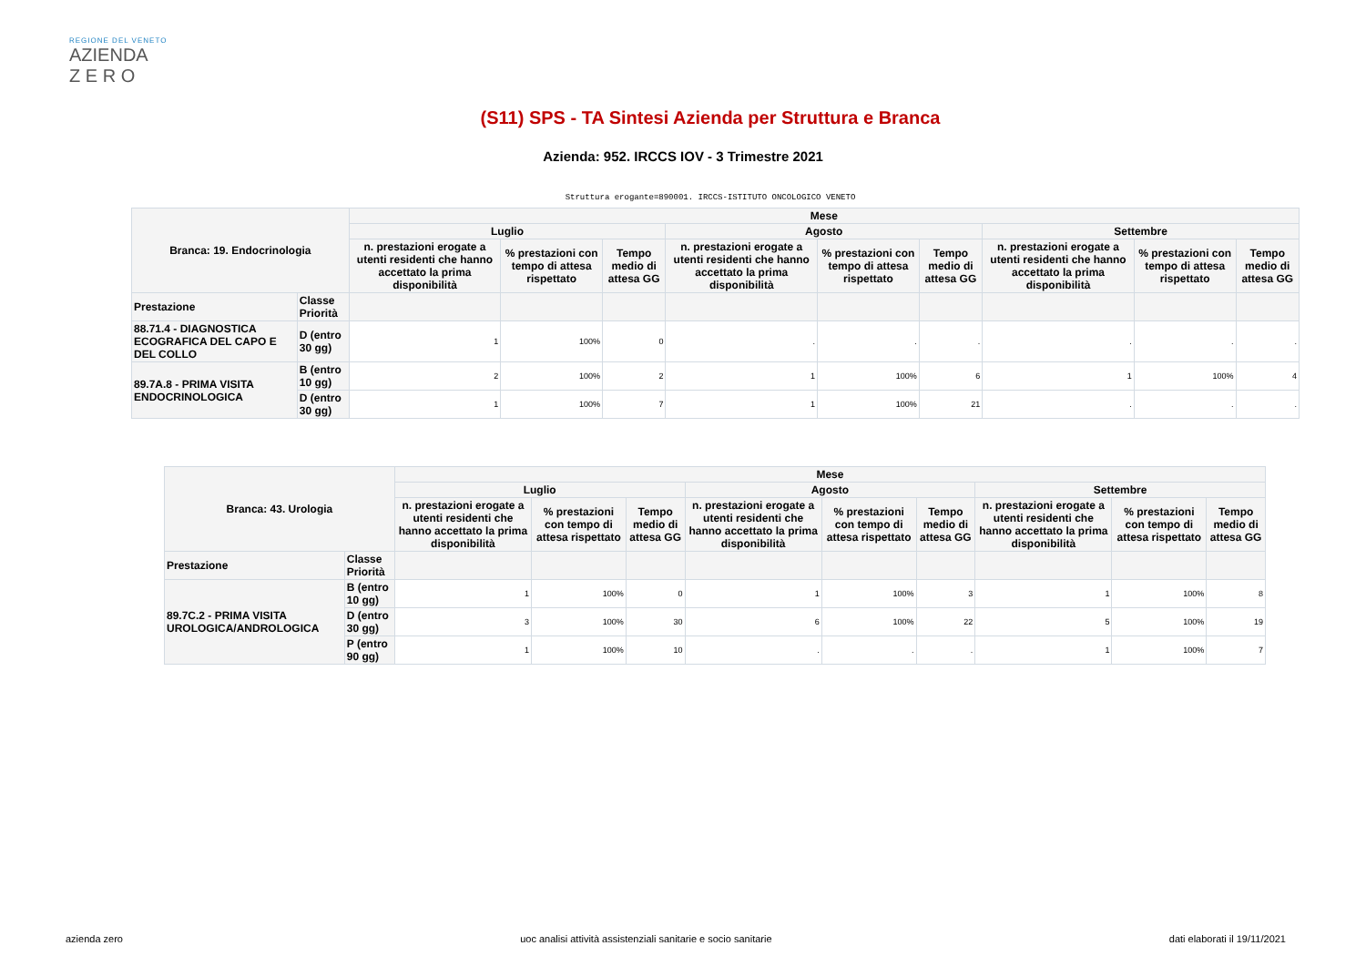REGIONE DEL VENETO
AZIENDA
Z E R O
(S11) SPS - TA Sintesi Azienda per Struttura e Branca
Azienda: 952. IRCCS IOV - 3 Trimestre 2021
Struttura erogante=890001. IRCCS-ISTITUTO ONCOLOGICO VENETO
| Branca: 19. Endocrinologia | | Mese | | | | | | | | |
| --- | --- | --- | --- | --- | --- | --- | --- | --- | --- | --- |
| | | Luglio | | | Agosto | | | Settembre | | |
| | | n. prestazioni erogate a utenti residenti che hanno accettato la prima disponibilità | % prestazioni con tempo di attesa rispettato | Tempo medio di attesa GG | n. prestazioni erogate a utenti residenti che hanno accettato la prima disponibilità | % prestazioni con tempo di attesa rispettato | Tempo medio di attesa GG | n. prestazioni erogate a utenti residenti che hanno accettato la prima disponibilità | % prestazioni con tempo di attesa rispettato | Tempo medio di attesa GG |
| Prestazione | Classe Priorità | | | | | | | | | |
| 88.71.4 - DIAGNOSTICA ECOGRAFICA DEL CAPO E DEL COLLO | D (entro 30 gg) | 1 | 100% | 0 | . | . | . | . | . | . |
| 89.7A.8 - PRIMA VISITA ENDOCRINOLOGICA | B (entro 10 gg) | 2 | 100% | 2 | 1 | 100% | 6 | 1 | 100% | 4 |
| | D (entro 30 gg) | 1 | 100% | 7 | 1 | 100% | 21 | . | . | . |
| Branca: 43. Urologia | | Mese | | | | | | | | |
| --- | --- | --- | --- | --- | --- | --- | --- | --- | --- | --- |
| | | Luglio | | | Agosto | | | Settembre | | |
| | | n. prestazioni erogate a utenti residenti che hanno accettato la prima disponibilità | % prestazioni con tempo di attesa rispettato | Tempo medio di attesa GG | n. prestazioni erogate a utenti residenti che hanno accettato la prima disponibilità | % prestazioni con tempo di attesa rispettato | Tempo medio di attesa GG | n. prestazioni erogate a utenti residenti che hanno accettato la prima disponibilità | % prestazioni con tempo di attesa rispettato | Tempo medio di attesa GG |
| Prestazione | Classe Priorità | | | | | | | | | |
| 89.7C.2 - PRIMA VISITA UROLOGICA/ANDROLOGICA | B (entro 10 gg) | 1 | 100% | 0 | 1 | 100% | 3 | 1 | 100% | 8 |
| | D (entro 30 gg) | 3 | 100% | 30 | 6 | 100% | 22 | 5 | 100% | 19 |
| | P (entro 90 gg) | 1 | 100% | 10 | . | . | . | 1 | 100% | 7 |
azienda zero uoc analisi attività assistenziali sanitarie e socio sanitarie dati elaborati il 19/11/2021